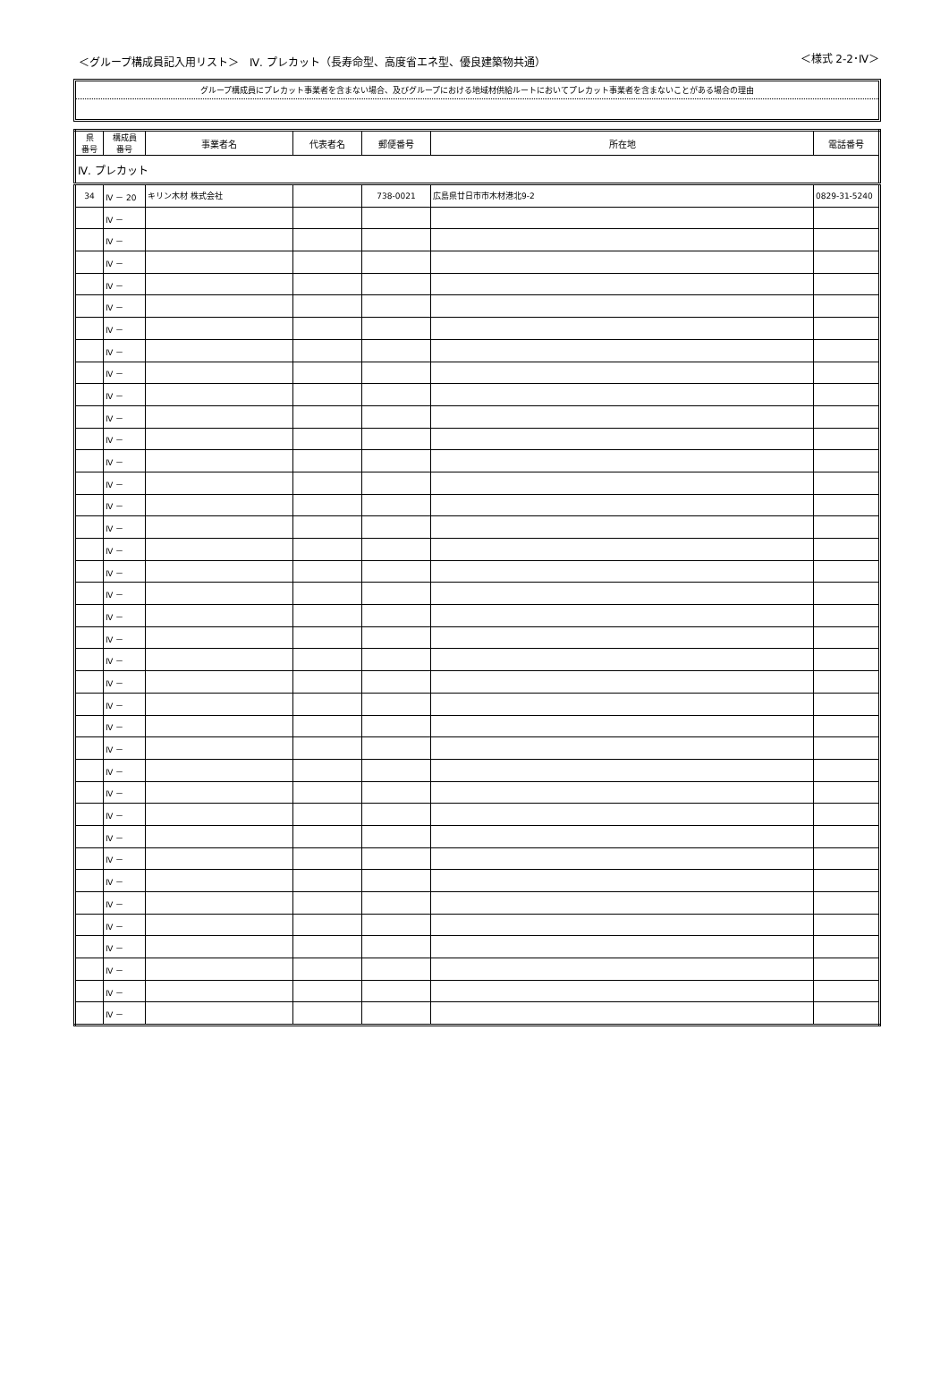＜グループ構成員記入用リスト＞　Ⅳ. プレカット（長寿命型、高度省エネ型、優良建築物共通） ＜様式 2-2･Ⅳ＞
グループ構成員にプレカット事業者を含まない場合、及びグループにおける地域材供給ルートにおいてプレカット事業者を含まないことがある場合の理由
| 県 番号 | 構成員 番号 | 事業者名 | 代表者名 | 郵便番号 | 所在地 | 電話番号 |
| --- | --- | --- | --- | --- | --- | --- |
| Ⅳ. プレカット | | | | | | |
| 34 | Ⅳ － 20 | キリン木材 株式会社 | | 738-0021 | 広島県廿日市市木材港北9-2 | 0829-31-5240 |
| | Ⅳ － | | | | | |
| | Ⅳ － | | | | | |
| | Ⅳ － | | | | | |
| | Ⅳ － | | | | | |
| | Ⅳ － | | | | | |
| | Ⅳ － | | | | | |
| | Ⅳ － | | | | | |
| | Ⅳ － | | | | | |
| | Ⅳ － | | | | | |
| | Ⅳ － | | | | | |
| | Ⅳ － | | | | | |
| | Ⅳ － | | | | | |
| | Ⅳ － | | | | | |
| | Ⅳ － | | | | | |
| | Ⅳ － | | | | | |
| | Ⅳ － | | | | | |
| | Ⅳ － | | | | | |
| | Ⅳ － | | | | | |
| | Ⅳ － | | | | | |
| | Ⅳ － | | | | | |
| | Ⅳ － | | | | | |
| | Ⅳ － | | | | | |
| | Ⅳ － | | | | | |
| | Ⅳ － | | | | | |
| | Ⅳ － | | | | | |
| | Ⅳ － | | | | | |
| | Ⅳ － | | | | | |
| | Ⅳ － | | | | | |
| | Ⅳ － | | | | | |
| | Ⅳ － | | | | | |
| | Ⅳ － | | | | | |
| | Ⅳ － | | | | | |
| | Ⅳ － | | | | | |
| | Ⅳ － | | | | | |
| | Ⅳ － | | | | | |
| | Ⅳ － | | | | | |
| | Ⅳ － | | | | | |